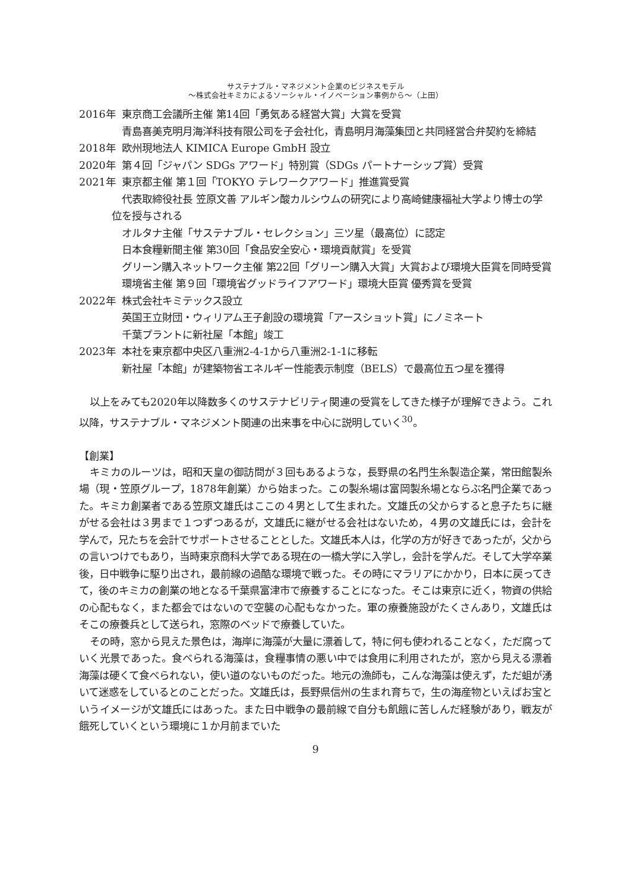サステナブル・マネジメント企業のビジネスモデル
〜株式会社キミカによるソーシャル・イノベーション事例から〜（上田）
2016年 東京商工会議所主催 第14回「勇気ある経営大賞」大賞を受賞
青島喜美克明月海洋科技有限公司を子会社化，青島明月海藻集団と共同経営合弁契約を締結
2018年 欧州現地法人 KIMICA Europe GmbH 設立
2020年 第４回「ジャパン SDGs アワード」特別賞（SDGs パートナーシップ賞）受賞
2021年 東京都主催 第１回「TOKYO テレワークアワード」推進賞受賞
代表取締役社長 笠原文善 アルギン酸カルシウムの研究により高崎健康福祉大学より博士の学位を授与される
オルタナ主催「サステナブル・セレクション」三ツ星（最高位）に認定
日本食糧新聞主催 第30回「食品安全安心・環境貢献賞」を受賞
グリーン購入ネットワーク主催 第22回「グリーン購入大賞」大賞および環境大臣賞を同時受賞
環境省主催 第９回「環境省グッドライフアワード」環境大臣賞 優秀賞を受賞
2022年 株式会社キミテックス設立
英国王立財団・ウィリアム王子創設の環境賞「アースショット賞」にノミネート
千葉プラントに新社屋「本館」竣工
2023年 本社を東京都中央区八重洲2-4-1から八重洲2-1-1に移転
新社屋「本館」が建築物省エネルギー性能表示制度（BELS）で最高位五つ星を獲得
以上をみても2020年以降数多くのサステナビリティ関連の受賞をしてきた様子が理解できよう。これ以降，サステナブル・マネジメント関連の出来事を中心に説明していく<sup>30</sup>。
【創業】
キミカのルーツは，昭和天皇の御訪問が３回もあるような，長野県の名門生糸製造企業，常田館製糸場（現・笠原グループ，1878年創業）から始まった。この製糸場は富岡製糸場とならぶ名門企業であった。キミカ創業者である笠原文雄氏はここの４男として生まれた。文雄氏の父からすると息子たちに継がせる会社は３男まで１つずつあるが，文雄氏に継がせる会社はないため，４男の文雄氏には，会計を学んで，兄たちを会計でサポートさせることとした。文雄氏本人は，化学の方が好きであったが，父からの言いつけでもあり，当時東京商科大学である現在の一橋大学に入学し，会計を学んだ。そして大学卒業後，日中戦争に駆り出され，最前線の過酷な環境で戦った。その時にマラリアにかかり，日本に戻ってきて，後のキミカの創業の地となる千葉県富津市で療養することになった。そこは東京に近く，物資の供給の心配もなく，また都会ではないので空襲の心配もなかった。軍の療養施設がたくさんあり，文雄氏はそこの療養兵として送られ，窓際のベッドで療養していた。
その時，窓から見えた景色は，海岸に海藻が大量に漂着して，特に何も使われることなく，ただ腐っていく光景であった。食べられる海藻は，食糧事情の悪い中では食用に利用されたが，窓から見える漂着海藻は硬くて食べられない，使い道のないものだった。地元の漁師も，こんな海藻は使えず，ただ蛆が湧いて迷惑をしているとのことだった。文雄氏は，長野県信州の生まれ育ちで，生の海産物といえばお宝というイメージが文雄氏にはあった。また日中戦争の最前線で自分も飢餓に苦しんだ経験があり，戦友が餓死していくという環境に１か月前までいた
9